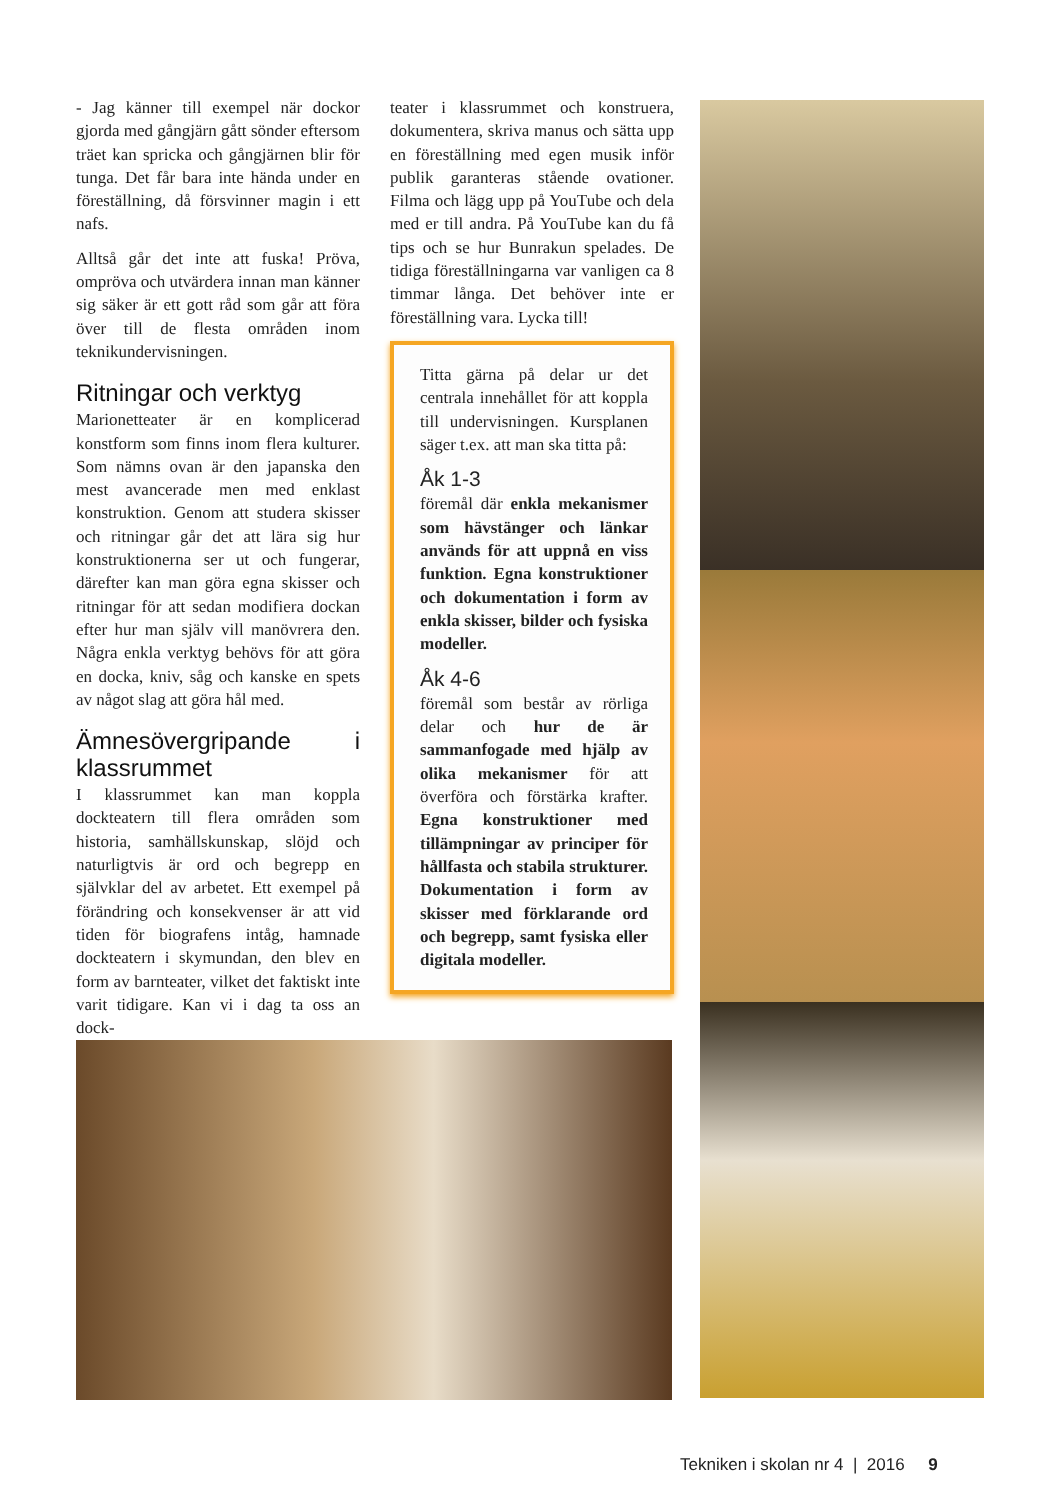- Jag känner till exempel när dockor gjorda med gångjärn gått sönder eftersom träet kan spricka och gångjärnen blir för tunga. Det får bara inte hända under en föreställning, då försvinner magin i ett nafs.
Alltså går det inte att fuska! Pröva, ompröva och utvärdera innan man känner sig säker är ett gott råd som går att föra över till de flesta områden inom teknikundervisningen.
Ritningar och verktyg
Marionetteater är en komplicerad konstform som finns inom flera kulturer. Som nämns ovan är den japanska den mest avancerade men med enklast konstruktion. Genom att studera skisser och ritningar går det att lära sig hur konstruktionerna ser ut och fungerar, därefter kan man göra egna skisser och ritningar för att sedan modifiera dockan efter hur man själv vill manövrera den. Några enkla verktyg behövs för att göra en docka, kniv, såg och kanske en spets av något slag att göra hål med.
Ämnesövergripande i klassrummet
I klassrummet kan man koppla dockteatern till flera områden som historia, samhällskunskap, slöjd och naturligtvis är ord och begrepp en självklar del av arbetet. Ett exempel på förändring och konsekvenser är att vid tiden för biografens intåg, hamnade dockteatern i skymundan, den blev en form av barnteater, vilket det faktiskt inte varit tidigare. Kan vi i dag ta oss an dock-
teater i klassrummet och konstruera, dokumentera, skriva manus och sätta upp en föreställning med egen musik inför publik garanteras stående ovationer. Filma och lägg upp på YouTube och dela med er till andra. På YouTube kan du få tips och se hur Bunrakun spelades. De tidiga föreställningarna var vanligen ca 8 timmar långa. Det behöver inte er föreställning vara. Lycka till!
Titta gärna på delar ur det centrala innehållet för att koppla till undervisningen. Kursplanen säger t.ex. att man ska titta på:
Åk 1-3
föremål där enkla mekanismer som hävstänger och länkar används för att uppnå en viss funktion. Egna konstruktioner och dokumentation i form av enkla skisser, bilder och fysiska modeller.
Åk 4-6
föremål som består av rörliga delar och hur de är sammanfogade med hjälp av olika mekanismer för att överföra och förstärka krafter. Egna konstruktioner med tillämpningar av principer för hållfasta och stabila strukturer. Dokumentation i form av skisser med förklarande ord och begrepp, samt fysiska eller digitala modeller.
Tekniken i skolan nr 4 | 2016 9